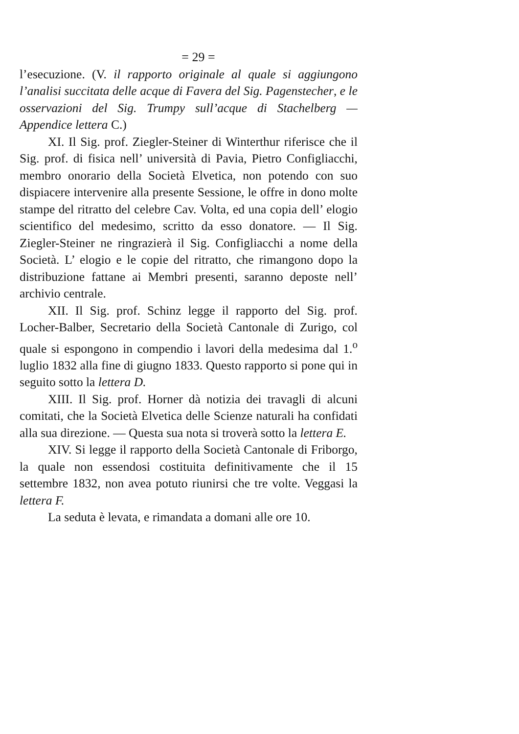= 29 =
l’esecuzione. (V. il rapporto originale al quale si aggiungono l’analisi succitata delle acque di Favera del Sig. Pagenstecher, e le osservazioni del Sig. Trumpy sull’acque di Stachelberg — Appendice lettera C.)
XI. Il Sig. prof. Ziegler-Steiner di Winterthur riferisce che il Sig. prof. di fisica nell’ università di Pavia, Pietro Configliacchi, membro onorario della Società Elvetica, non potendo con suo dispiacere intervenire alla presente Sessione, le offre in dono molte stampe del ritratto del celebre Cav. Volta, ed una copia dell’ elogio scientifico del medesimo, scritto da esso donatore. — Il Sig. Ziegler-Steiner ne ringrazierà il Sig. Configliacchi a nome della Società. L’ elogio e le copie del ritratto, che rimangono dopo la distribuzione fattane ai Membri presenti, saranno deposte nell’ archivio centrale.
XII. Il Sig. prof. Schinz legge il rapporto del Sig. prof. Locher-Balber, Secretario della Società Cantonale di Zurigo, col quale si espongono in compendio i lavori della medesima dal 1.<sup>o</sup> luglio 1832 alla fine di giugno 1833. Questo rapporto si pone qui in seguito sotto la lettera D.
XIII. Il Sig. prof. Horner dà notizia dei travagli di alcuni comitati, che la Società Elvetica delle Scienze naturali ha confidati alla sua direzione. — Questa sua nota si troverà sotto la lettera E.
XIV. Si legge il rapporto della Società Cantonale di Friborgo, la quale non essendosi costituita definitivamente che il 15 settembre 1832, non avea potuto riunirsi che tre volte. Veggasi la lettera F.
La seduta è levata, e rimandata a domani alle ore 10.